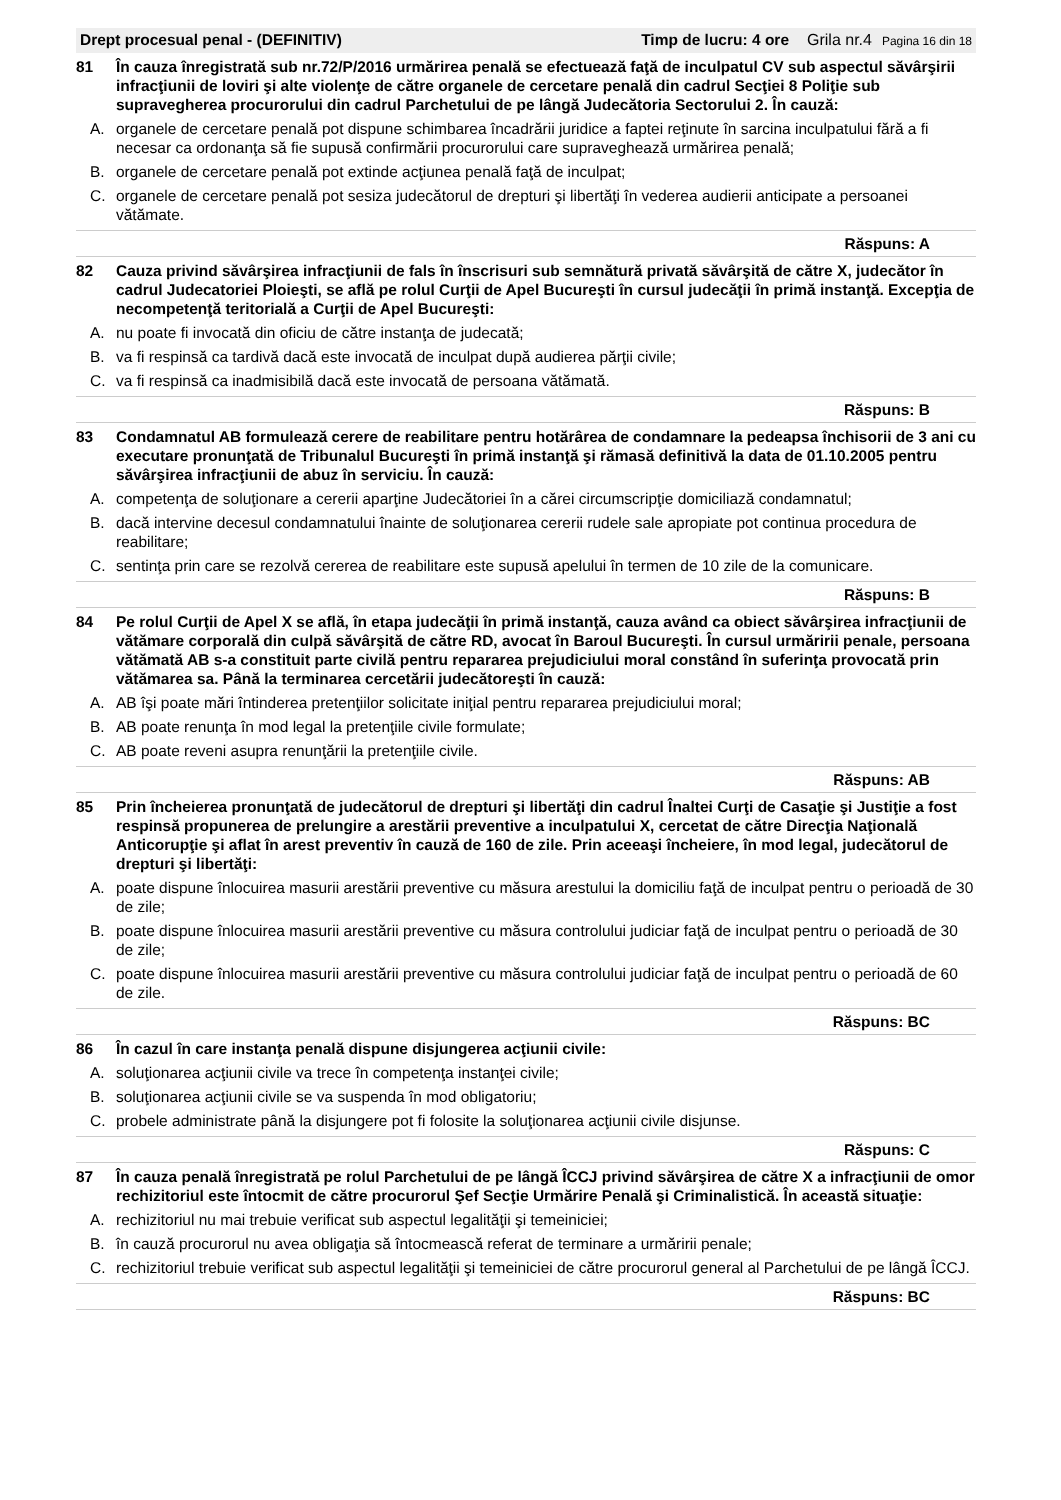Drept procesual penal - (DEFINITIV) Timp de lucru: 4 ore Grila nr.4 Pagina 16 din 18
81 În cauza înregistrată sub nr.72/P/2016 urmărirea penală se efectuează faţă de inculpatul CV sub aspectul săvârşirii infracţiunii de loviri şi alte violenţe de către organele de cercetare penală din cadrul Secţiei 8 Poliţie sub supravegherea procurorului din cadrul Parchetului de pe lângă Judecătoria Sectorului 2. În cauză:
A. organele de cercetare penală pot dispune schimbarea încadrării juridice a faptei reţinute în sarcina inculpatului fără a fi necesar ca ordonanţa să fie supusă confirmării procurorului care supraveghează urmărirea penală;
B. organele de cercetare penală pot extinde acţiunea penală faţă de inculpat;
C. organele de cercetare penală pot sesiza judecătorul de drepturi şi libertăţi în vederea audierii anticipate a persoanei vătămate.
Răspuns: A
82 Cauza privind săvârşirea infracţiunii de fals în înscrisuri sub semnătură privată săvârşită de către X, judecător în cadrul Judecatoriei Ploieşti, se află pe rolul Curţii de Apel Bucureşti în cursul judecăţii în primă instanţă. Excepţia de necompetenţă teritorială a Curţii de Apel Bucureşti:
A. nu poate fi invocată din oficiu de către instanţa de judecată;
B. va fi respinsă ca tardivă dacă este invocată de inculpat după audierea părţii civile;
C. va fi respinsă ca inadmisibilă dacă este invocată de persoana vătămată.
Răspuns: B
83 Condamnatul AB formulează cerere de reabilitare pentru hotărârea de condamnare la pedeapsa închisorii de 3 ani cu executare pronunţată de Tribunalul Bucureşti în primă instanţă şi rămasă definitivă la data de 01.10.2005 pentru săvârşirea infracţiunii de abuz în serviciu. În cauză:
A. competenţa de soluţionare a cererii aparţine Judecătoriei în a cărei circumscripţie domiciliază condamnatul;
B. dacă intervine decesul condamnatului înainte de soluţionarea cererii rudele sale apropiate pot continua procedura de reabilitare;
C. sentinţa prin care se rezolvă cererea de reabilitare este supusă apelului în termen de 10 zile de la comunicare.
Răspuns: B
84 Pe rolul Curţii de Apel X se află, în etapa judecăţii în primă instanţă, cauza având ca obiect săvârşirea infracţiunii de vătămare corporală din culpă săvârşită de către RD, avocat în Baroul Bucureşti. În cursul urmăririi penale, persoana vătămată AB s-a constituit parte civilă pentru repararea prejudiciului moral constând în suferinţa provocată prin vătămarea sa. Până la terminarea cercetării judecătoreşti în cauză:
A. AB îşi poate mări întinderea pretenţiilor solicitate iniţial pentru repararea prejudiciului moral;
B. AB poate renunţa în mod legal la pretenţiile civile formulate;
C. AB poate reveni asupra renunţării la pretenţiile civile.
Răspuns: AB
85 Prin încheierea pronunţată de judecătorul de drepturi şi libertăţi din cadrul Înaltei Curţi de Casaţie şi Justiţie a fost respinsă propunerea de prelungire a arestării preventive a inculpatului X, cercetat de către Direcţia Naţională Anticorupţie şi aflat în arest preventiv în cauză de 160 de zile. Prin aceeaşi încheiere, în mod legal, judecătorul de drepturi şi libertăţi:
A. poate dispune înlocuirea masurii arestării preventive cu măsura arestului la domiciliu faţă de inculpat pentru o perioadă de 30 de zile;
B. poate dispune înlocuirea masurii arestării preventive cu măsura controlului judiciar faţă de inculpat pentru o perioadă de 30 de zile;
C. poate dispune înlocuirea masurii arestării preventive cu măsura controlului judiciar faţă de inculpat pentru o perioadă de 60 de zile.
Răspuns: BC
86 În cazul în care instanţa penală dispune disjungerea acţiunii civile:
A. soluţionarea acţiunii civile va trece în competenţa instanţei civile;
B. soluţionarea acţiunii civile se va suspenda în mod obligatoriu;
C. probele administrate până la disjungere pot fi folosite la soluţionarea acţiunii civile disjunse.
Răspuns: C
87 În cauza penală înregistrată pe rolul Parchetului de pe lângă ÎCCJ privind săvârşirea de către X a infracţiunii de omor rechizitoriul este întocmit de către procurorul Şef Secţie Urmărire Penală şi Criminalistică. În această situaţie:
A. rechizitoriul nu mai trebuie verificat sub aspectul legalităţii şi temeiniciei;
B. în cauză procurorul nu avea obligaţia să întocmească referat de terminare a urmăririi penale;
C. rechizitoriul trebuie verificat sub aspectul legalităţii şi temeiniciei de către procurorul general al Parchetului de pe lângă ÎCCJ.
Răspuns: BC